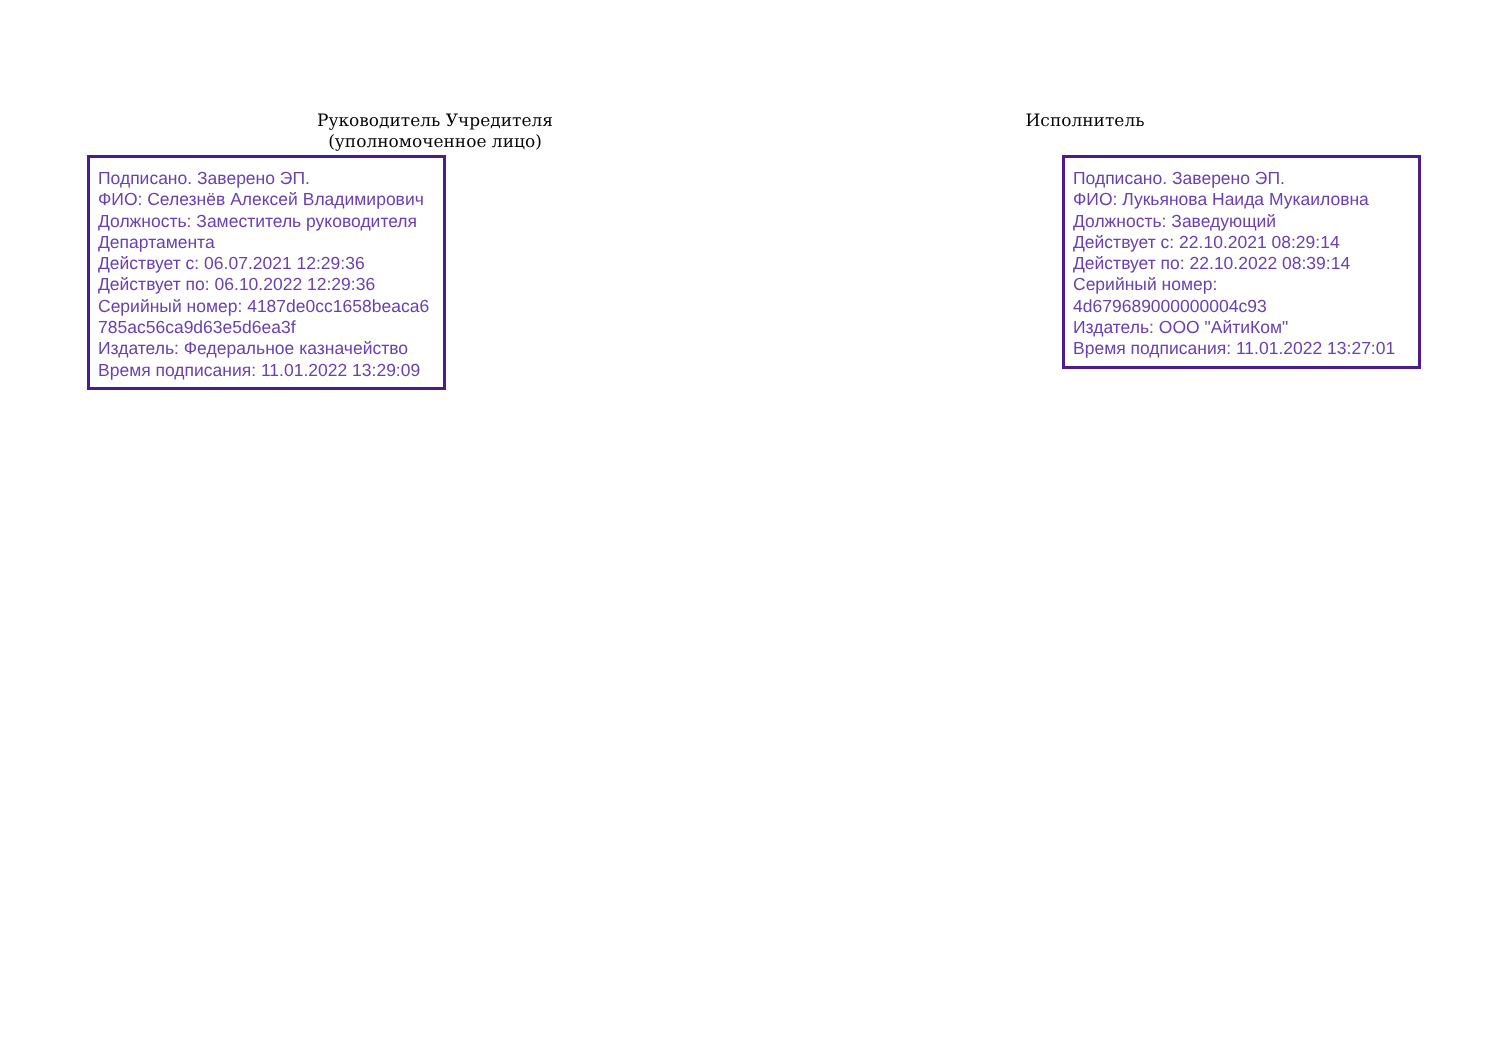Руководитель Учредителя
(уполномоченное лицо)
Подписано. Заверено ЭП.
ФИО: Селезнёв Алексей Владимирович
Должность: Заместитель руководителя Департамента
Действует с: 06.07.2021 12:29:36
Действует по: 06.10.2022 12:29:36
Серийный номер: 4187de0cc1658beaca6 785ac56ca9d63e5d6ea3f
Издатель: Федеральное казначейство
Время подписания: 11.01.2022 13:29:09
Исполнитель
Подписано. Заверено ЭП.
ФИО: Лукьянова Наида Мукаиловна
Должность: Заведующий
Действует с: 22.10.2021 08:29:14
Действует по: 22.10.2022 08:39:14
Серийный номер:
4d679689000000004c93
Издатель: ООО "АйтиКом"
Время подписания: 11.01.2022 13:27:01